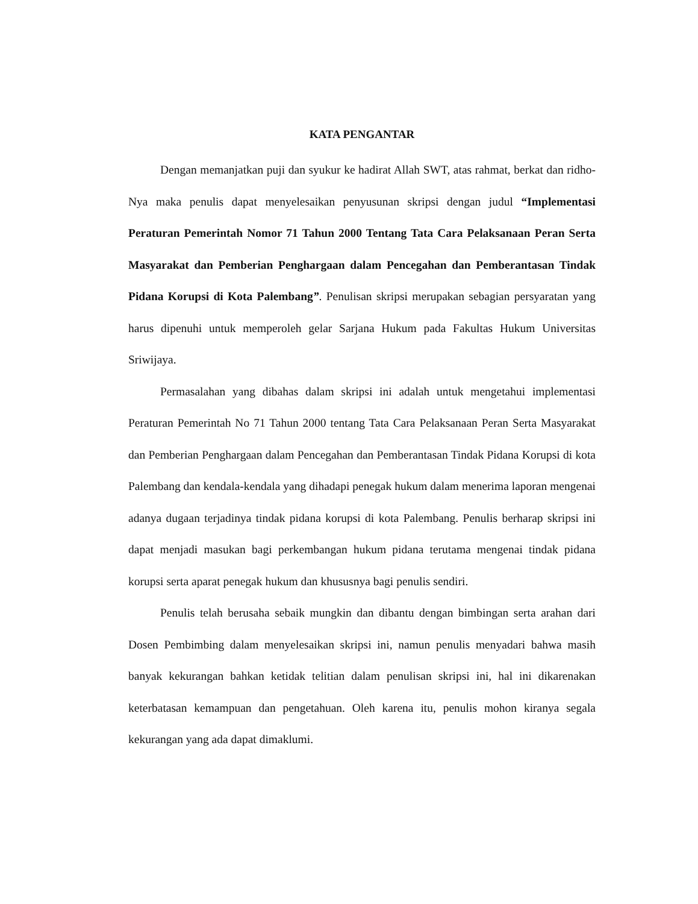KATA PENGANTAR
Dengan memanjatkan puji dan syukur ke hadirat Allah SWT, atas rahmat, berkat dan ridho-Nya maka penulis dapat menyelesaikan penyusunan skripsi dengan judul “Implementasi Peraturan Pemerintah Nomor 71 Tahun 2000 Tentang Tata Cara Pelaksanaan Peran Serta Masyarakat dan Pemberian Penghargaan dalam Pencegahan dan Pemberantasan Tindak Pidana Korupsi di Kota Palembang”. Penulisan skripsi merupakan sebagian persyaratan yang harus dipenuhi untuk memperoleh gelar Sarjana Hukum pada Fakultas Hukum Universitas Sriwijaya.
Permasalahan yang dibahas dalam skripsi ini adalah untuk mengetahui implementasi Peraturan Pemerintah No 71 Tahun 2000 tentang Tata Cara Pelaksanaan Peran Serta Masyarakat dan Pemberian Penghargaan dalam Pencegahan dan Pemberantasan Tindak Pidana Korupsi di kota Palembang dan kendala-kendala yang dihadapi penegak hukum dalam menerima laporan mengenai adanya dugaan terjadinya tindak pidana korupsi di kota Palembang. Penulis berharap skripsi ini dapat menjadi masukan bagi perkembangan hukum pidana terutama mengenai tindak pidana korupsi serta aparat penegak hukum dan khususnya bagi penulis sendiri.
Penulis telah berusaha sebaik mungkin dan dibantu dengan bimbingan serta arahan dari Dosen Pembimbing dalam menyelesaikan skripsi ini, namun penulis menyadari bahwa masih banyak kekurangan bahkan ketidak telitian dalam penulisan skripsi ini, hal ini dikarenakan keterbatasan kemampuan dan pengetahuan. Oleh karena itu, penulis mohon kiranya segala kekurangan yang ada dapat dimaklumi.